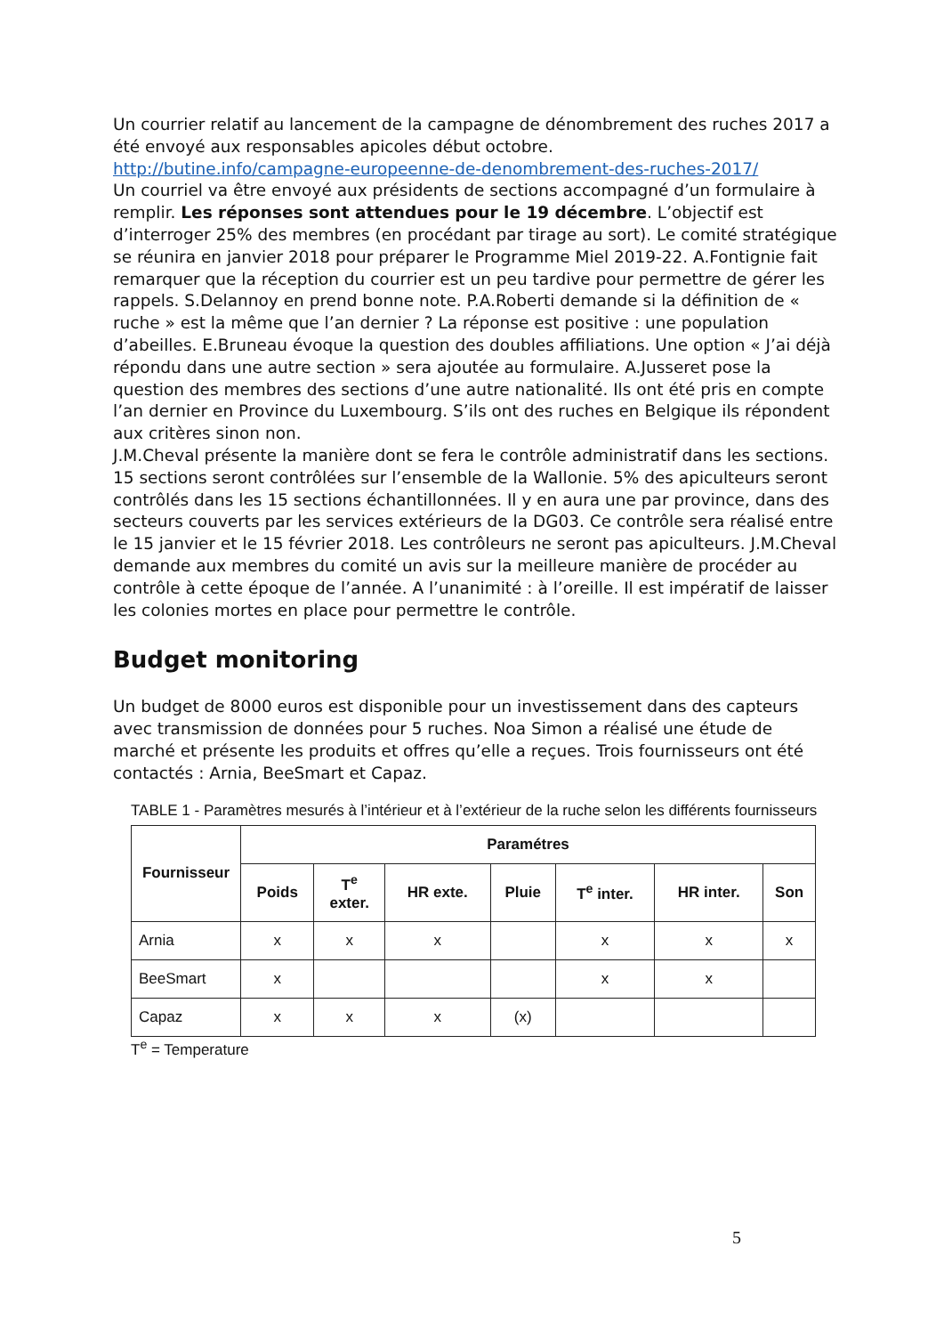Un courrier relatif au lancement de la campagne de dénombrement des ruches 2017 a été envoyé aux responsables apicoles début octobre.
http://butine.info/campagne-europeenne-de-denombrement-des-ruches-2017/
Un courriel va être envoyé aux présidents de sections accompagné d’un formulaire à remplir. Les réponses sont attendues pour le 19 décembre. L’objectif est d’interroger 25% des membres (en procédant par tirage au sort). Le comité stratégique se réunira en janvier 2018 pour préparer le Programme Miel 2019-22. A.Fontignie fait remarquer que la réception du courrier est un peu tardive pour permettre de gérer les rappels. S.Delannoy en prend bonne note. P.A.Roberti demande si la définition de « ruche » est la même que l’an dernier ? La réponse est positive : une population d’abeilles. E.Bruneau évoque la question des doubles affiliations. Une option « J’ai déjà répondu dans une autre section » sera ajoutée au formulaire. A.Jusseret pose la question des membres des sections d’une autre nationalité. Ils ont été pris en compte l’an dernier en Province du Luxembourg. S’ils ont des ruches en Belgique ils répondent aux critères sinon non.
J.M.Cheval présente la manière dont se fera le contrôle administratif dans les sections. 15 sections seront contrôlées sur l’ensemble de la Wallonie. 5% des apiculteurs seront contrôlés dans les 15 sections échantillonnées. Il y en aura une par province, dans des secteurs couverts par les services extérieurs de la DG03. Ce contrôle sera réalisé entre le 15 janvier et le 15 février 2018. Les contrôleurs ne seront pas apiculteurs. J.M.Cheval demande aux membres du comité un avis sur la meilleure manière de procéder au contrôle à cette époque de l’année. A l’unanimité : à l’oreille. Il est impératif de laisser les colonies mortes en place pour permettre le contrôle.
Budget monitoring
Un budget de 8000 euros est disponible pour un investissement dans des capteurs avec transmission de données pour 5 ruches. Noa Simon a réalisé une étude de marché et présente les produits et offres qu’elle a reçues. Trois fournisseurs ont été contactés : Arnia, BeeSmart et Capaz.
TABLE 1 - Paramètres mesurés à l’intérieur et à l’extérieur de la ruche selon les différents fournisseurs
| Fournisseur | Paramétres | | | | | | |
| --- | --- | --- | --- | --- | --- | --- | --- |
| | Poids | T<sup>e</sup> exter. | HR exte. | Pluie | T<sup>e</sup> inter. | HR inter. | Son |
| Arnia | x | x | x | | x | x | x |
| BeeSmart | x | | | | x | x | |
| Capaz | x | x | x | (x) | | | |
T<sup>e</sup> = Temperature
5